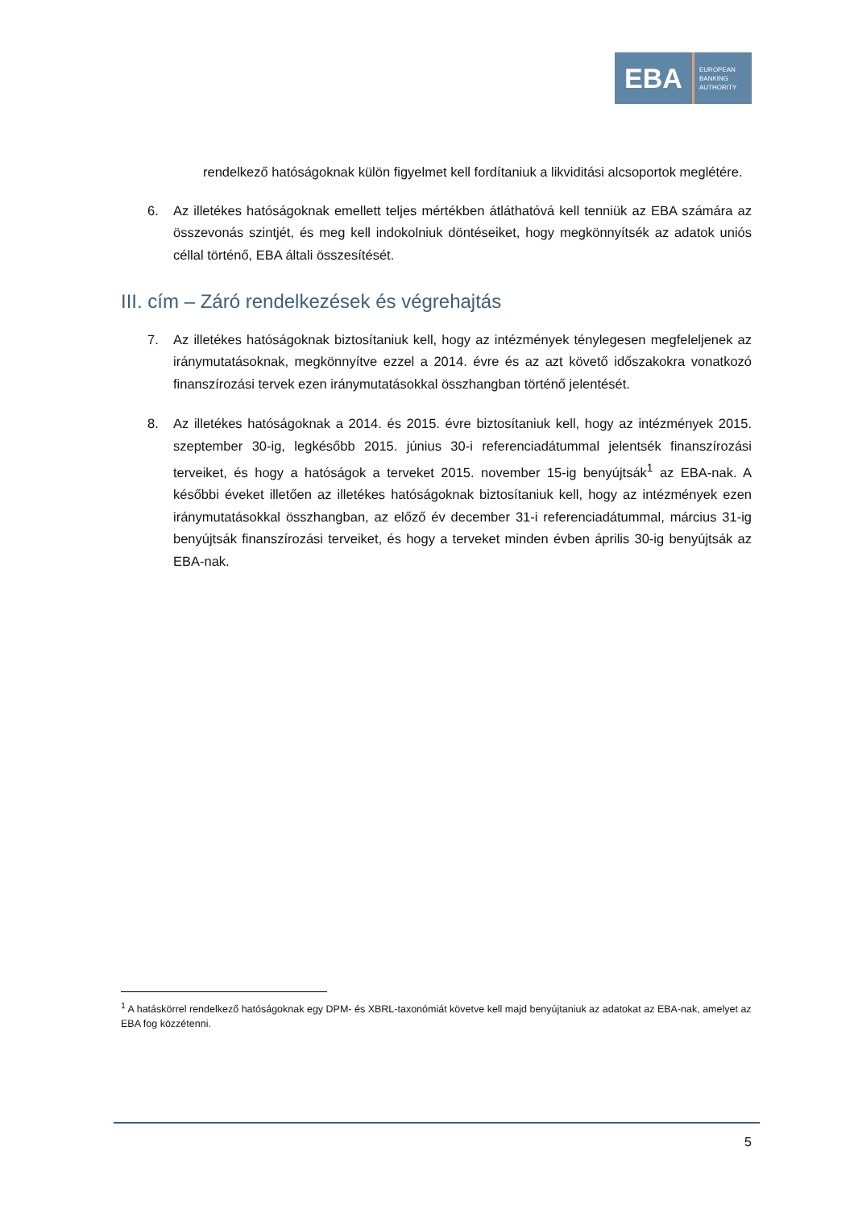EBA
EUROPEAN
BANKING
AUTHORITY
rendelkező hatóságoknak külön figyelmet kell fordítaniuk a likviditási alcsoportok meglétére.
6. Az illetékes hatóságoknak emellett teljes mértékben átláthatóvá kell tenniük az EBA számára az összevonás szintjét, és meg kell indokolniuk döntéseiket, hogy megkönnyítsék az adatok uniós céllal történő, EBA általi összesítését.
III. cím – Záró rendelkezések és végrehajtás
7. Az illetékes hatóságoknak biztosítaniuk kell, hogy az intézmények ténylegesen megfeleljenek az iránymutatásoknak, megkönnyítve ezzel a 2014. évre és az azt követő időszakokra vonatkozó finanszírozási tervek ezen iránymutatásokkal összhangban történő jelentését.
8. Az illetékes hatóságoknak a 2014. és 2015. évre biztosítaniuk kell, hogy az intézmények 2015. szeptember 30-ig, legkésőbb 2015. június 30-i referenciadátummal jelentsék finanszírozási terveiket, és hogy a hatóságok a terveket 2015. november 15-ig benyújtsák<sup>1</sup> az EBA-nak. A későbbi éveket illetően az illetékes hatóságoknak biztosítaniuk kell, hogy az intézmények ezen iránymutatásokkal összhangban, az előző év december 31-i referenciadátummal, március 31-ig benyújtsák finanszírozási terveiket, és hogy a terveket minden évben április 30-ig benyújtsák az EBA-nak.
<sup>1</sup> A hatáskörrel rendelkező hatóságoknak egy DPM- és XBRL-taxonómiát követve kell majd benyújtaniuk az adatokat az EBA-nak, amelyet az EBA fog közzétenni.
5